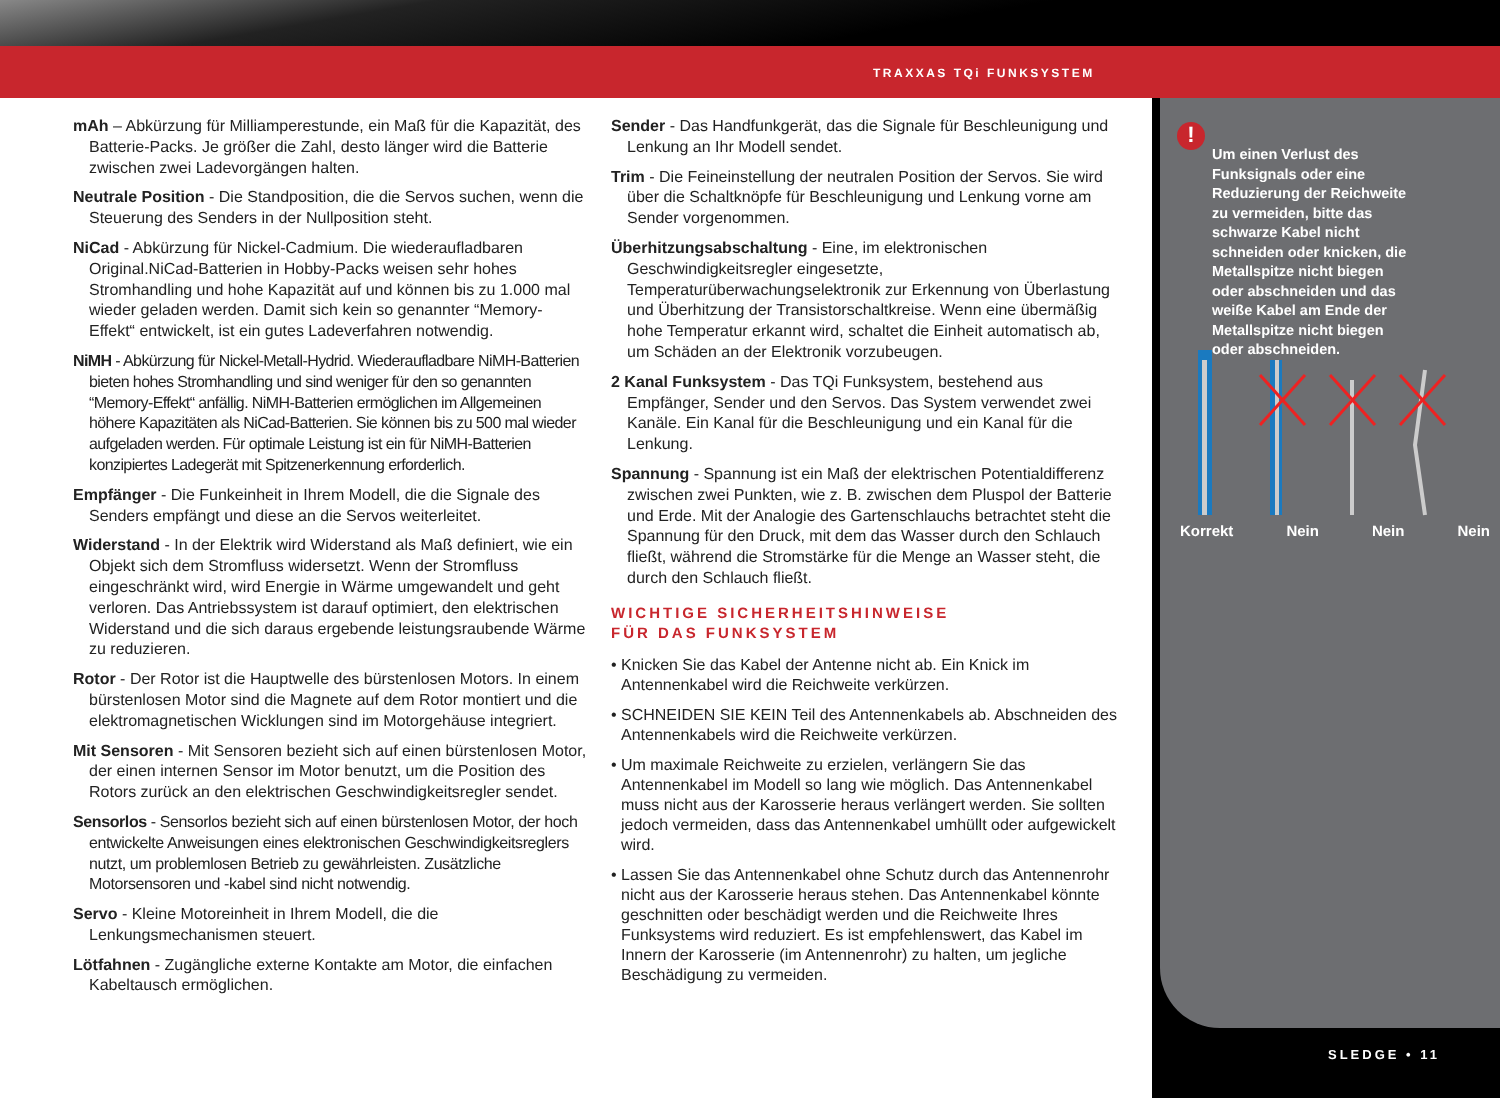TRAXXAS TQi FUNKSYSTEM
!
Um einen Verlust des Funksignals oder eine Reduzierung der Reichweite zu vermeiden, bitte das schwarze Kabel nicht schneiden oder knicken, die Metallspitze nicht biegen oder abschneiden und das weiße Kabel am Ende der Metallspitze nicht biegen oder abschneiden.
Korrekt Nein Nein Nein
SLEDGE • 11
mAh – Abkürzung für Milliamperestunde, ein Maß für die Kapazität, des Batterie-Packs. Je größer die Zahl, desto länger wird die Batterie zwischen zwei Ladevorgängen halten.
Neutrale Position - Die Standposition, die die Servos suchen, wenn die Steuerung des Senders in der Nullposition steht.
NiCad - Abkürzung für Nickel-Cadmium. Die wiederaufladbaren Original.NiCad-Batterien in Hobby-Packs weisen sehr hohes Stromhandling und hohe Kapazität auf und können bis zu 1.000 mal wieder geladen werden. Damit sich kein so genannter “Memory-Effekt“ entwickelt, ist ein gutes Ladeverfahren notwendig.
NiMH - Abkürzung für Nickel-Metall-Hydrid. Wiederaufladbare NiMH-Batterien bieten hohes Stromhandling und sind weniger für den so genannten “Memory-Effekt“ anfällig. NiMH-Batterien ermöglichen im Allgemeinen höhere Kapazitäten als NiCad-Batterien. Sie können bis zu 500 mal wieder aufgeladen werden. Für optimale Leistung ist ein für NiMH-Batterien konzipiertes Ladegerät mit Spitzenerkennung erforderlich.
Empfänger - Die Funkeinheit in Ihrem Modell, die die Signale des Senders empfängt und diese an die Servos weiterleitet.
Widerstand - In der Elektrik wird Widerstand als Maß definiert, wie ein Objekt sich dem Stromfluss widersetzt. Wenn der Stromfluss eingeschränkt wird, wird Energie in Wärme umgewandelt und geht verloren. Das Antriebssystem ist darauf optimiert, den elektrischen Widerstand und die sich daraus ergebende leistungsraubende Wärme zu reduzieren.
Rotor - Der Rotor ist die Hauptwelle des bürstenlosen Motors. In einem bürstenlosen Motor sind die Magnete auf dem Rotor montiert und die elektromagnetischen Wicklungen sind im Motorgehäuse integriert.
Mit Sensoren - Mit Sensoren bezieht sich auf einen bürstenlosen Motor, der einen internen Sensor im Motor benutzt, um die Position des Rotors zurück an den elektrischen Geschwindigkeitsregler sendet.
Sensorlos - Sensorlos bezieht sich auf einen bürstenlosen Motor, der hoch entwickelte Anweisungen eines elektronischen Geschwindigkeitsreglers nutzt, um problemlosen Betrieb zu gewährleisten. Zusätzliche Motorsensoren und -kabel sind nicht notwendig.
Servo - Kleine Motoreinheit in Ihrem Modell, die die Lenkungsmechanismen steuert.
Lötfahnen - Zugängliche externe Kontakte am Motor, die einfachen Kabeltausch ermöglichen.
Sender - Das Handfunkgerät, das die Signale für Beschleunigung und Lenkung an Ihr Modell sendet.
Trim - Die Feineinstellung der neutralen Position der Servos. Sie wird über die Schaltknöpfe für Beschleunigung und Lenkung vorne am Sender vorgenommen.
Überhitzungsabschaltung - Eine, im elektronischen Geschwindigkeitsregler eingesetzte, Temperaturüberwachungselektronik zur Erkennung von Überlastung und Überhitzung der Transistorschaltkreise. Wenn eine übermäßig hohe Temperatur erkannt wird, schaltet die Einheit automatisch ab, um Schäden an der Elektronik vorzubeugen.
2 Kanal Funksystem - Das TQi Funksystem, bestehend aus Empfänger, Sender und den Servos. Das System verwendet zwei Kanäle. Ein Kanal für die Beschleunigung und ein Kanal für die Lenkung.
Spannung - Spannung ist ein Maß der elektrischen Potentialdifferenz zwischen zwei Punkten, wie z. B. zwischen dem Pluspol der Batterie und Erde. Mit der Analogie des Gartenschlauchs betrachtet steht die Spannung für den Druck, mit dem das Wasser durch den Schlauch fließt, während die Stromstärke für die Menge an Wasser steht, die durch den Schlauch fließt.
WICHTIGE SICHERHEITSHINWEISE
FÜR DAS FUNKSYSTEM
Knicken Sie das Kabel der Antenne nicht ab. Ein Knick im Antennenkabel wird die Reichweite verkürzen.
SCHNEIDEN SIE KEIN Teil des Antennenkabels ab. Abschneiden des Antennenkabels wird die Reichweite verkürzen.
Um maximale Reichweite zu erzielen, verlängern Sie das Antennenkabel im Modell so lang wie möglich. Das Antennenkabel muss nicht aus der Karosserie heraus verlängert werden. Sie sollten jedoch vermeiden, dass das Antennenkabel umhüllt oder aufgewickelt wird.
Lassen Sie das Antennenkabel ohne Schutz durch das Antennenrohr nicht aus der Karosserie heraus stehen. Das Antennenkabel könnte geschnitten oder beschädigt werden und die Reichweite Ihres Funksystems wird reduziert. Es ist empfehlenswert, das Kabel im Innern der Karosserie (im Antennenrohr) zu halten, um jegliche Beschädigung zu vermeiden.